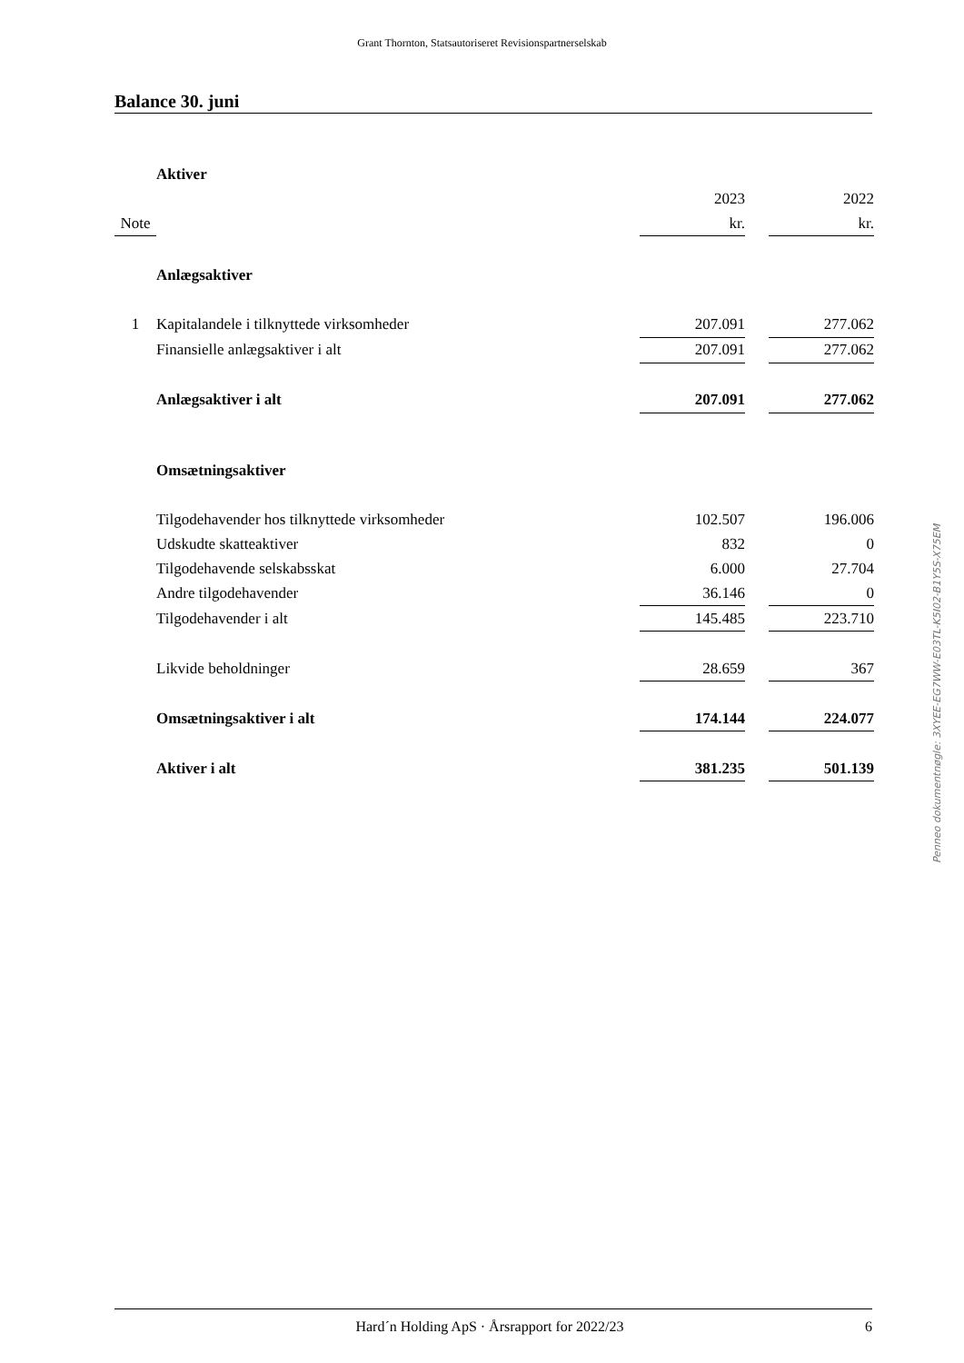Grant Thornton, Statsautoriseret Revisionspartnerselskab
Balance 30. juni
| | Aktiver | | | |
| | | 2023 | | 2022 |
| Note | | kr. | | kr. |
| | Anlægsaktiver | | | |
| 1 | Kapitalandele i tilknyttede virksomheder | 207.091 | | 277.062 |
| | Finansielle anlægsaktiver i alt | 207.091 | | 277.062 |
| | Anlægsaktiver i alt | 207.091 | | 277.062 |
| | Omsætningsaktiver | | | |
| | Tilgodehavender hos tilknyttede virksomheder | 102.507 | | 196.006 |
| | Udskudte skatteaktiver | 832 | | 0 |
| | Tilgodehavende selskabsskat | 6.000 | | 27.704 |
| | Andre tilgodehavender | 36.146 | | 0 |
| | Tilgodehavender i alt | 145.485 | | 223.710 |
| | Likvide beholdninger | 28.659 | | 367 |
| | Omsætningsaktiver i alt | 174.144 | | 224.077 |
| | Aktiver i alt | 381.235 | | 501.139 |
Penneo dokumentnøgle: 3XYEE-EG7WW-E03TL-K5I02-B1Y5S-X75EM
Hard´n Holding ApS · Årsrapport for 2022/23 6